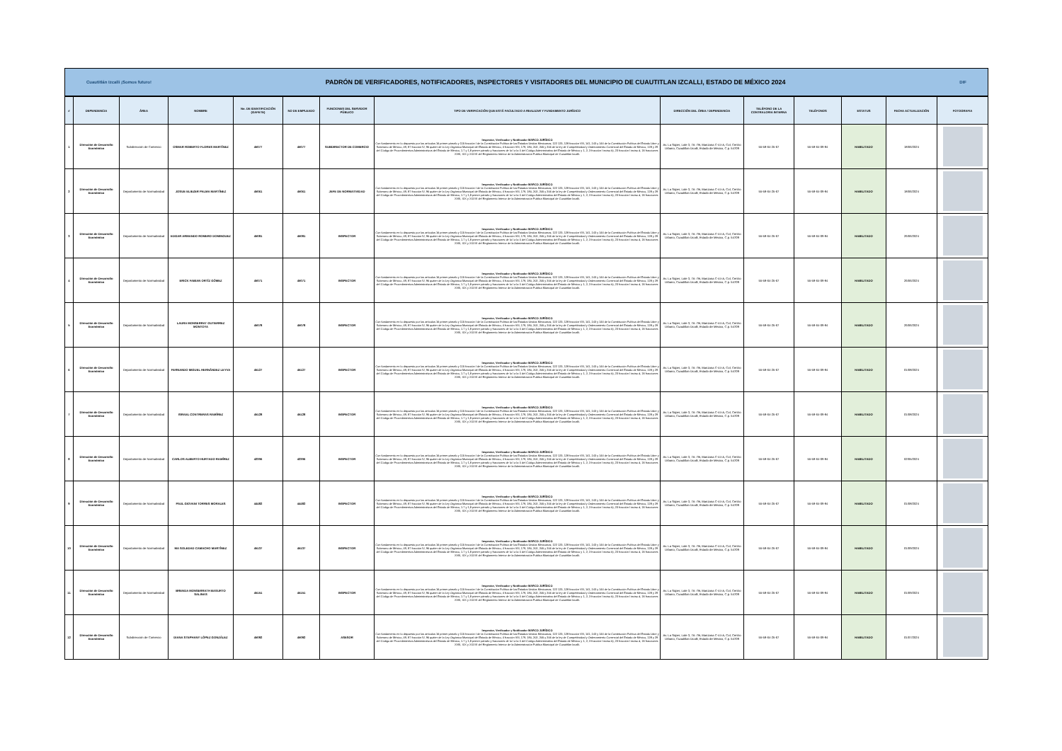Cuautitlán Izcalli ¡Somos futuro! PADRÓN DE VERIFICADORES, NOTIFICADORES, INSPECTORES Y VISITADORES DEL MUNICIPIO DE CUAUTITLAN IZCALLI, ESTADO DE MÉXICO 2024 DIF
| # | DEPENDENCIA | ÁREA | NOMBRE | No. DE IDENTIFICACIÓN (GAFETE) | NO DE EMPLEADO | FUNCIONES DEL SERVIDOR PÚBLICO | TIPO DE VERIFICACIÓN QUE ESTÁ FACULTADO A REALIZAR Y FUNDAMENTO JURÍDICO | DIRECCIÓN DEL ÁREA / DEPENDENCIA | TELÉFONO DE LA CONTRALORIA INTERNA | TELÉFONOS | ESTATUS | FECHA ACTUALIZACIÓN | FOTOGRAFIA |
| --- | --- | --- | --- | --- | --- | --- | --- | --- | --- | --- | --- | --- | --- |
| 1 | Dirección de Desarrollo Económico | Subdirección de Comercio | OSMAR ROBERTO FLORES MARTÍNEZ | 45077 | 45077 | SUBDIRECTOR DE COMERCIO | Inspector, Verificador y Notificador MARCO JURÍDICO Con fundamento en lo dispuesto por los artículos 16 primer párrafo y 115 fracción I de la Constitución Política de los Estados Unidos Mexicanos; 122 123, 128 fracción VIII, 141, 143 y 144 de la Constitución Política del Estado Libre y Soberano de México, 49, 87 fracción IV, 96 quáter de la Ley Orgánica Municipal del Estado de México, 4 fracción VIII, 179, 180, 202, 205 y 206 de la ley de Competitividad y Ordenamiento Comercial del Estado de México, 128 y 29 del Código de Procedimientos Administrativos del Estado de México, 1.7 y 1,8 primer párrafo y fracciones de la I a la X del Código Administrativo del Estado de México y 1, 2, 3 fracción I inciso b), 23 fracción I inciso d, 24 fracciones XVIII, XIX y XXXVI del Reglamento Interior de la Administración Publica Municipal de Cuautitlán Izcalli. | Av. La Súper, Lote 3, 7A -7B, Manzana C-44-A, Col, Centro Urbano, Cuautitlan Izcalli, Estado de México, C.p. 54709 | 55-58-64-25-67 | 55-58-64-09-84 | HABILITADO | 18/06/2024 | |
| 2 | Dirección de Desarrollo Económico | Departamento de Normatividad | JOSUE ELIEZER PALMA MARTÍNEZ | 45061 | 45061 | JEFE DE NORMATIVIDAD | Inspector, Verificador y Notificador MARCO JURÍDICO Con fundamento en lo dispuesto por los artículos 16 primer párrafo y 115 fracción I de la Constitución Política de los Estados Unidos Mexicanos; 122 123, 128 fracción VIII, 141, 143 y 144 de la Constitución Política del Estado Libre y Soberano de México, 49, 87 fracción IV, 96 quáter de la Ley Orgánica Municipal del Estado de México, 4 fracción VIII, 179, 180, 202, 205 y 206 de la ley de Competitividad y Ordenamiento Comercial del Estado de México, 128 y 29 del Código de Procedimientos Administrativos del Estado de México, 1.7 y 1,8 primer párrafo y fracciones de la I a la X del Código Administrativo del Estado de México y 1, 2, 3 fracción I inciso b), 23 fracción I inciso d, 24 fracciones XVIII, XIX y XXXVI del Reglamento Interior de la Administración Publica Municipal de Cuautitlán Izcalli. | Av. La Súper, Lote 3, 7A -7B, Manzana C-44-A, Col, Centro Urbano, Cuautitlan Izcalli, Estado de México, C.p. 54709 | 55-58-64-25-67 | 55-58-64-09-84 | HABILITADO | 18/06/2024 | |
| 3 | Dirección de Desarrollo Económico | Departamento de Normatividad | EDGAR ARMANDO ROMERO DOMINGUEZ | 45081 | 45081 | INSPECTOR | Inspector, Verificador y Notificador MARCO JURÍDICO Con fundamento en lo dispuesto por los artículos 16 primer párrafo y 115 fracción I de la Constitución Política de los Estados Unidos Mexicanos; 122 123, 128 fracción VIII, 141, 143 y 144 de la Constitución Política del Estado Libre y Soberano de México, 49, 87 fracción IV, 96 quáter de la Ley Orgánica Municipal del Estado de México, 4 fracción VIII, 179, 180, 202, 205 y 206 de la ley de Competitividad y Ordenamiento Comercial del Estado de México, 128 y 29 del Código de Procedimientos Administrativos del Estado de México, 1.7 y 1,8 primer párrafo y fracciones de la I a la X del Código Administrativo del Estado de México y 1, 2, 3 fracción I inciso b), 23 fracción I inciso d, 24 fracciones XVIII, XIX y XXXVI del Reglamento Interior de la Administración Publica Municipal de Cuautitlán Izcalli. | Av. La Súper, Lote 3, 7A -7B, Manzana C-44-A, Col, Centro Urbano, Cuautitlan Izcalli, Estado de México, C.p. 54709 | 55-58-64-25-67 | 55-58-64-09-84 | HABILITADO | 26/06/2024 | |
| 4 | Dirección de Desarrollo Económico | Departamento de Normatividad | ERICK FABIAN ORTÍZ GÓMEZ | 45071 | 45071 | INSPECTOR | Inspector, Verificador y Notificador MARCO JURÍDICO Con fundamento en lo dispuesto por los artículos 16 primer párrafo y 115 fracción I de la Constitución Política de los Estados Unidos Mexicanos; 122 123, 128 fracción VIII, 141, 143 y 144 de la Constitución Política del Estado Libre y Soberano de México, 49, 87 fracción IV, 96 quáter de la Ley Orgánica Municipal del Estado de México, 4 fracción VIII, 179, 180, 202, 205 y 206 de la ley de Competitividad y Ordenamiento Comercial del Estado de México, 128 y 29 del Código de Procedimientos Administrativos del Estado de México, 1.7 y 1,8 primer párrafo y fracciones de la I a la X del Código Administrativo del Estado de México y 1, 2, 3 fracción I inciso b), 23 fracción I inciso d, 24 fracciones XVIII, XIX y XXXVI del Reglamento Interior de la Administración Publica Municipal de Cuautitlán Izcalli. | Av. La Súper, Lote 3, 7A -7B, Manzana C-44-A, Col, Centro Urbano, Cuautitlan Izcalli, Estado de México, C.p. 54709 | 55-58-64-25-67 | 55-58-64-09-84 | HABILITADO | 26/06/2024 | |
| 5 | Dirección de Desarrollo Económico | Departamento de Normatividad | LAURA MONSERRAT GUTIERREZ MONTOYA | 45078 | 45078 | INSPECTOR | Inspector, Verificador y Notificador MARCO JURÍDICO Con fundamento en lo dispuesto por los artículos 16 primer párrafo y 115 fracción I de la Constitución Política de los Estados Unidos Mexicanos; 122 123, 128 fracción VIII, 141, 143 y 144 de la Constitución Política del Estado Libre y Soberano de México, 49, 87 fracción IV, 96 quáter de la Ley Orgánica Municipal del Estado de México, 4 fracción VIII, 179, 180, 202, 205 y 206 de la ley de Competitividad y Ordenamiento Comercial del Estado de México, 128 y 29 del Código de Procedimientos Administrativos del Estado de México, 1.7 y 1,8 primer párrafo y fracciones de la I a la X del Código Administrativo del Estado de México y 1, 2, 3 fracción I inciso b), 23 fracción I inciso d, 24 fracciones XVIII, XIX y XXXVI del Reglamento Interior de la Administración Publica Municipal de Cuautitlán Izcalli. | Av. La Súper, Lote 3, 7A -7B, Manzana C-44-A, Col, Centro Urbano, Cuautitlan Izcalli, Estado de México, C.p. 54709 | 55-58-64-25-67 | 55-58-64-09-84 | HABILITADO | 26/06/2024 | |
| 6 | Dirección de Desarrollo Económico | Departamento de Normatividad | FERNANDO MIGUEL HERNÁNDEZ LEYVA | 45127 | 45127 | INSPECTOR | Inspector, Verificador y Notificador MARCO JURÍDICO Con fundamento en lo dispuesto por los artículos 16 primer párrafo y 115 fracción I de la Constitución Política de los Estados Unidos Mexicanos; 122 123, 128 fracción VIII, 141, 143 y 144 de la Constitución Política del Estado Libre y Soberano de México, 49, 87 fracción IV, 96 quáter de la Ley Orgánica Municipal del Estado de México, 4 fracción VIII, 179, 180, 202, 205 y 206 de la ley de Competitividad y Ordenamiento Comercial del Estado de México, 128 y 29 del Código de Procedimientos Administrativos del Estado de México, 1.7 y 1,8 primer párrafo y fracciones de la I a la X del Código Administrativo del Estado de México y 1, 2, 3 fracción I inciso b), 23 fracción I inciso d, 24 fracciones XVIII, XIX y XXXVI del Reglamento Interior de la Administración Publica Municipal de Cuautitlán Izcalli. | Av. La Súper, Lote 3, 7A -7B, Manzana C-44-A, Col, Centro Urbano, Cuautitlan Izcalli, Estado de México, C.p. 54709 | 55-58-64-25-67 | 55-58-64-09-84 | HABILITADO | 01/08/2024 | |
| 7 | Dirección de Desarrollo Económico | Departamento de Normatividad | ISRAEL CONTRERAS RAMÍREZ | 45128 | 45128 | INSPECTOR | Inspector, Verificador y Notificador MARCO JURÍDICO Con fundamento en lo dispuesto por los artículos 16 primer párrafo y 115 fracción I de la Constitución Política de los Estados Unidos Mexicanos; 122 123, 128 fracción VIII, 141, 143 y 144 de la Constitución Política del Estado Libre y Soberano de México, 49, 87 fracción IV, 96 quáter de la Ley Orgánica Municipal del Estado de México, 4 fracción VIII, 179, 180, 202, 205 y 206 de la ley de Competitividad y Ordenamiento Comercial del Estado de México, 128 y 29 del Código de Procedimientos Administrativos del Estado de México, 1.7 y 1,8 primer párrafo y fracciones de la I a la X del Código Administrativo del Estado de México y 1, 2, 3 fracción I inciso b), 23 fracción I inciso d, 24 fracciones XVIII, XIX y XXXVI del Reglamento Interior de la Administración Publica Municipal de Cuautitlán Izcalli. | Av. La Súper, Lote 3, 7A -7B, Manzana C-44-A, Col, Centro Urbano, Cuautitlan Izcalli, Estado de México, C.p. 54709 | 55-58-64-25-67 | 55-58-64-09-84 | HABILITADO | 01/08/2024 | |
| 8 | Dirección de Desarrollo Económico | Departamento de Normatividad | CARLOS ALBERTO HURTADO RAMÍREZ | 42306 | 42306 | INSPECTOR | Inspector, Verificador y Notificador MARCO JURÍDICO Con fundamento en lo dispuesto por los artículos 16 primer párrafo y 115 fracción I de la Constitución Política de los Estados Unidos Mexicanos; 122 123, 128 fracción VIII, 141, 143 y 144 de la Constitución Política del Estado Libre y Soberano de México, 49, 87 fracción IV, 96 quáter de la Ley Orgánica Municipal del Estado de México, 4 fracción VIII, 179, 180, 202, 205 y 206 de la ley de Competitividad y Ordenamiento Comercial del Estado de México, 128 y 29 del Código de Procedimientos Administrativos del Estado de México, 1.7 y 1,8 primer párrafo y fracciones de la I a la X del Código Administrativo del Estado de México y 1, 2, 3 fracción I inciso b), 23 fracción I inciso d, 24 fracciones XVIII, XIX y XXXVI del Reglamento Interior de la Administración Publica Municipal de Cuautitlán Izcalli. | Av. La Súper, Lote 3, 7A -7B, Manzana C-44-A, Col, Centro Urbano, Cuautitlan Izcalli, Estado de México, C.p. 54709 | 55-58-64-25-67 | 55-58-64-09-84 | HABILITADO | 02/05/2024 | |
| 9 | Dirección de Desarrollo Económico | Departamento de Normatividad | PAUL GIOVANI TORRES MORALES | 44482 | 44482 | INSPECTOR | Inspector, Verificador y Notificador MARCO JURÍDICO Con fundamento en lo dispuesto por los artículos 16 primer párrafo y 115 fracción I de la Constitución Política de los Estados Unidos Mexicanos; 122 123, 128 fracción VIII, 141, 143 y 144 de la Constitución Política del Estado Libre y Soberano de México, 49, 87 fracción IV, 96 quáter de la Ley Orgánica Municipal del Estado de México, 4 fracción VIII, 179, 180, 202, 205 y 206 de la ley de Competitividad y Ordenamiento Comercial del Estado de México, 128 y 29 del Código de Procedimientos Administrativos del Estado de México, 1.7 y 1,8 primer párrafo y fracciones de la I a la X del Código Administrativo del Estado de México y 1, 2, 3 fracción I inciso b), 23 fracción I inciso d, 24 fracciones XVIII, XIX y XXXVI del Reglamento Interior de la Administración Publica Municipal de Cuautitlán Izcalli. | Av. La Súper, Lote 3, 7A -7B, Manzana C-44-A, Col, Centro Urbano, Cuautitlan Izcalli, Estado de México, C.p. 54709 | 55-58-64-25-67 | 55-58-64-09-84 | HABILITADO | 01/08/2024 | |
| 10 | Dirección de Desarrollo Económico | Departamento de Normatividad | MA SOLEDAD CAMACHO MARTÍNEZ | 45137 | 45137 | INSPECTOR | Inspector, Verificador y Notificador MARCO JURÍDICO Con fundamento en lo dispuesto por los artículos 16 primer párrafo y 115 fracción I de la Constitución Política de los Estados Unidos Mexicanos; 122 123, 128 fracción VIII, 141, 143 y 144 de la Constitución Política del Estado Libre y Soberano de México, 49, 87 fracción IV, 96 quáter de la Ley Orgánica Municipal del Estado de México, 4 fracción VIII, 179, 180, 202, 205 y 206 de la ley de Competitividad y Ordenamiento Comercial del Estado de México, 128 y 29 del Código de Procedimientos Administrativos del Estado de México, 1.7 y 1,8 primer párrafo y fracciones de la I a la X del Código Administrativo del Estado de México y 1, 2, 3 fracción I inciso b), 23 fracción I inciso d, 24 fracciones XVIII, XIX y XXXVI del Reglamento Interior de la Administración Publica Municipal de Cuautitlán Izcalli. | Av. La Súper, Lote 3, 7A -7B, Manzana C-44-A, Col, Centro Urbano, Cuautitlan Izcalli, Estado de México, C.p. 54709 | 55-58-64-25-67 | 55-58-64-09-84 | HABILITADO | 01/09/2024 | |
| 11 | Dirección de Desarrollo Económico | Departamento de Normatividad | BRENDA MONSERRATH BASURTO SALINAS | 45151 | 45151 | INSPECTOR | Inspector, Verificador y Notificador MARCO JURÍDICO Con fundamento en lo dispuesto por los artículos 16 primer párrafo y 115 fracción I de la Constitución Política de los Estados Unidos Mexicanos; 122 123, 128 fracción VIII, 141, 143 y 144 de la Constitución Política del Estado Libre y Soberano de México, 49, 87 fracción IV, 96 quáter de la Ley Orgánica Municipal del Estado de México, 4 fracción VIII, 179, 180, 202, 205 y 206 de la ley de Competitividad y Ordenamiento Comercial del Estado de México, 128 y 29 del Código de Procedimientos Administrativos del Estado de México, 1.7 y 1,8 primer párrafo y fracciones de la I a la X del Código Administrativo del Estado de México y 1, 2, 3 fracción I inciso b), 23 fracción I inciso d, 24 fracciones XVIII, XIX y XXXVI del Reglamento Interior de la Administración Publica Municipal de Cuautitlán Izcalli. | Av. La Súper, Lote 3, 7A -7B, Manzana C-44-A, Col, Centro Urbano, Cuautitlan Izcalli, Estado de México, C.p. 54709 | 55-58-64-25-67 | 55-58-64-09-84 | HABILITADO | 01/09/2024 | |
| 12 | Dirección de Desarrollo Económico | Subdirección de Comercio | DIANA STEPHANY LÓPEZ GONZÁLEZ | 45092 | 45092 | ASESOR | Inspector, Verificador y Notificador MARCO JURÍDICO Con fundamento en lo dispuesto por los artículos 16 primer párrafo y 115 fracción I de la Constitución Política de los Estados Unidos Mexicanos; 122 123, 128 fracción VIII, 141, 143 y 144 de la Constitución Política del Estado Libre y Soberano de México, 49, 87 fracción IV, 96 quáter de la Ley Orgánica Municipal del Estado de México, 4 fracción VIII, 179, 180, 202, 205 y 206 de la ley de Competitividad y Ordenamiento Comercial del Estado de México, 128 y 29 del Código de Procedimientos Administrativos del Estado de México, 1.7 y 1,8 primer párrafo y fracciones de la I a la X del Código Administrativo del Estado de México y 1, 2, 3 fracción I inciso b), 23 fracción I inciso d, 24 fracciones XVIII, XIX y XXXVI del Reglamento Interior de la Administración Publica Municipal de Cuautitlán Izcalli. | Av. La Súper, Lote 3, 7A -7B, Manzana C-44-A, Col, Centro Urbano, Cuautitlan Izcalli, Estado de México, C.p. 54709 | 55-58-64-25-67 | 55-58-64-09-84 | HABILITADO | 01/07/2024 | |